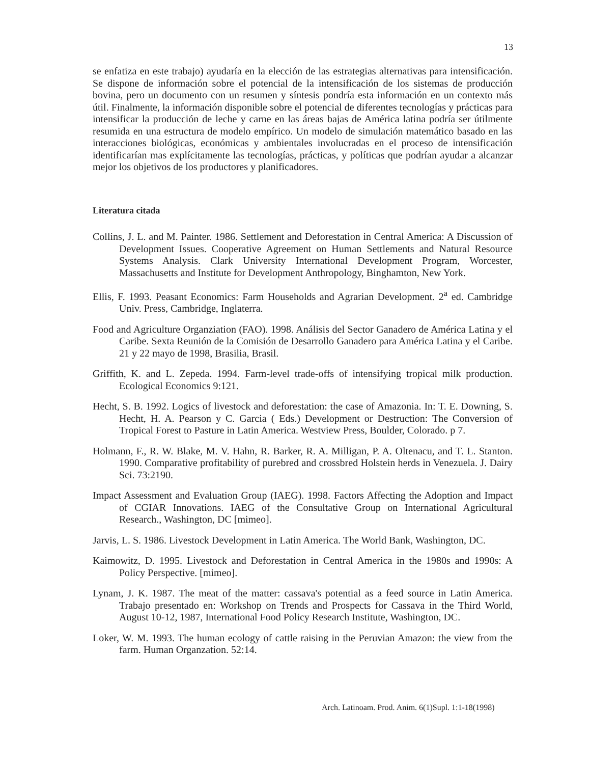13
se enfatiza en este trabajo) ayudaría en la elección de las estrategias alternativas para intensificación. Se dispone de información sobre el potencial de la intensificación de los sistemas de producción bovina, pero un documento con un resumen y síntesis pondría esta información en un contexto más útil. Finalmente, la información disponible sobre el potencial de diferentes tecnologías y prácticas para intensificar la producción de leche y carne en las áreas bajas de América latina podría ser útilmente resumida en una estructura de modelo empírico. Un modelo de simulación matemático basado en las interacciones biológicas, económicas y ambientales involucradas en el proceso de intensificación identificarían mas explícitamente las tecnologías, prácticas, y políticas que podrían ayudar a alcanzar mejor los objetivos de los productores y planificadores.
Literatura citada
Collins, J. L. and M. Painter. 1986. Settlement and Deforestation in Central America: A Discussion of Development Issues. Cooperative Agreement on Human Settlements and Natural Resource Systems Analysis. Clark University International Development Program, Worcester, Massachusetts and Institute for Development Anthropology, Binghamton, New York.
Ellis, F. 1993. Peasant Economics: Farm Households and Agrarian Development. 2<sup>a</sup> ed. Cambridge Univ. Press, Cambridge, Inglaterra.
Food and Agriculture Organziation (FAO). 1998. Análisis del Sector Ganadero de América Latina y el Caribe. Sexta Reunión de la Comisión de Desarrollo Ganadero para América Latina y el Caribe. 21 y 22 mayo de 1998, Brasilia, Brasil.
Griffith, K. and L. Zepeda. 1994. Farm-level trade-offs of intensifying tropical milk production. Ecological Economics 9:121.
Hecht, S. B. 1992. Logics of livestock and deforestation: the case of Amazonia. In: T. E. Downing, S. Hecht, H. A. Pearson y C. Garcia ( Eds.) Development or Destruction: The Conversion of Tropical Forest to Pasture in Latin America. Westview Press, Boulder, Colorado. p 7.
Holmann, F., R. W. Blake, M. V. Hahn, R. Barker, R. A. Milligan, P. A. Oltenacu, and T. L. Stanton. 1990. Comparative profitability of purebred and crossbred Holstein herds in Venezuela. J. Dairy Sci. 73:2190.
Impact Assessment and Evaluation Group (IAEG). 1998. Factors Affecting the Adoption and Impact of CGIAR Innovations. IAEG of the Consultative Group on International Agricultural Research., Washington, DC [mimeo].
Jarvis, L. S. 1986. Livestock Development in Latin America. The World Bank, Washington, DC.
Kaimowitz, D. 1995. Livestock and Deforestation in Central America in the 1980s and 1990s: A Policy Perspective. [mimeo].
Lynam, J. K. 1987. The meat of the matter: cassava's potential as a feed source in Latin America. Trabajo presentado en: Workshop on Trends and Prospects for Cassava in the Third World, August 10-12, 1987, International Food Policy Research Institute, Washington, DC.
Loker, W. M. 1993. The human ecology of cattle raising in the Peruvian Amazon: the view from the farm. Human Organzation. 52:14.
Arch. Latinoam. Prod. Anim. 6(1)Supl. 1:1-18(1998)